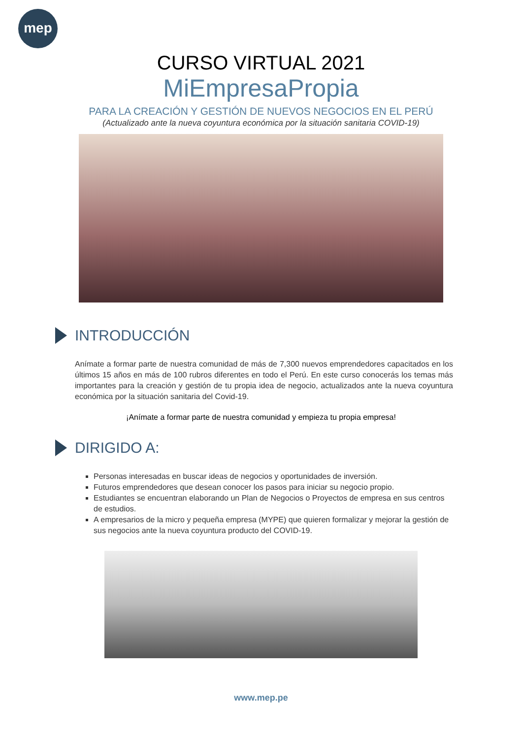mep
CURSO VIRTUAL 2021
MiEmpresaPropia
PARA LA CREACIÓN Y GESTIÓN DE NUEVOS NEGOCIOS EN EL PERÚ
(Actualizado ante la nueva coyuntura económica por la situación sanitaria COVID-19)
INTRODUCCIÓN
Anímate a formar parte de nuestra comunidad de más de 7,300 nuevos emprendedores capacitados en los últimos 15 años en más de 100 rubros diferentes en todo el Perú. En este curso conocerás los temas más importantes para la creación y gestión de tu propia idea de negocio, actualizados ante la nueva coyuntura económica por la situación sanitaria del Covid-19.
¡Anímate a formar parte de nuestra comunidad y empieza tu propia empresa!
DIRIGIDO A:
Personas interesadas en buscar ideas de negocios y oportunidades de inversión.
Futuros emprendedores que desean conocer los pasos para iniciar su negocio propio.
Estudiantes se encuentran elaborando un Plan de Negocios o Proyectos de empresa en sus centros de estudios.
A empresarios de la micro y pequeña empresa (MYPE) que quieren formalizar y mejorar la gestión de sus negocios ante la nueva coyuntura producto del COVID-19.
www.mep.pe